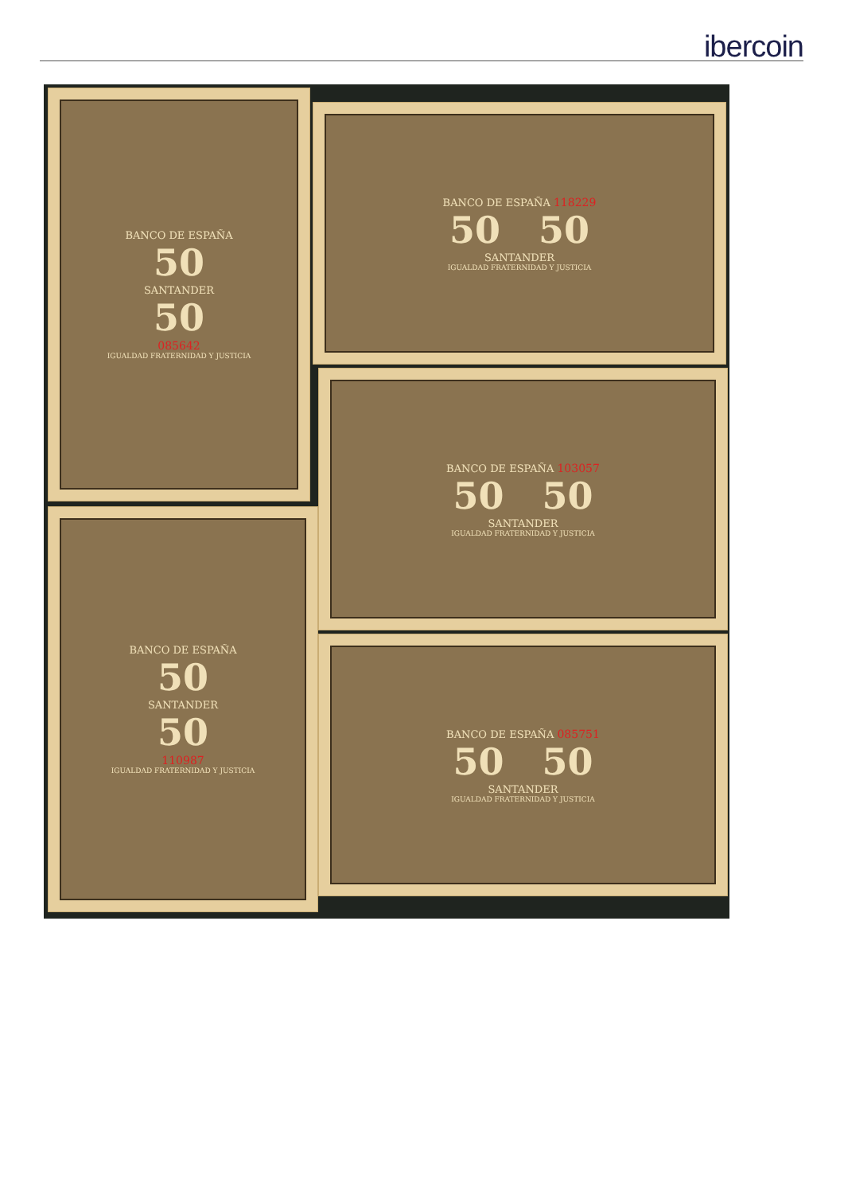ibercoin
BANCO DE ESPAÑA
50
SANTANDER
50
085642
IGUALDAD FRATERNIDAD Y JUSTICIA
BANCO DE ESPAÑA
50
SANTANDER
50
110987
IGUALDAD FRATERNIDAD Y JUSTICIA
BANCO DE ESPAÑA 118229
50 50
SANTANDER
IGUALDAD FRATERNIDAD Y JUSTICIA
BANCO DE ESPAÑA 103057
50 50
SANTANDER
IGUALDAD FRATERNIDAD Y JUSTICIA
BANCO DE ESPAÑA 085751
50 50
SANTANDER
IGUALDAD FRATERNIDAD Y JUSTICIA